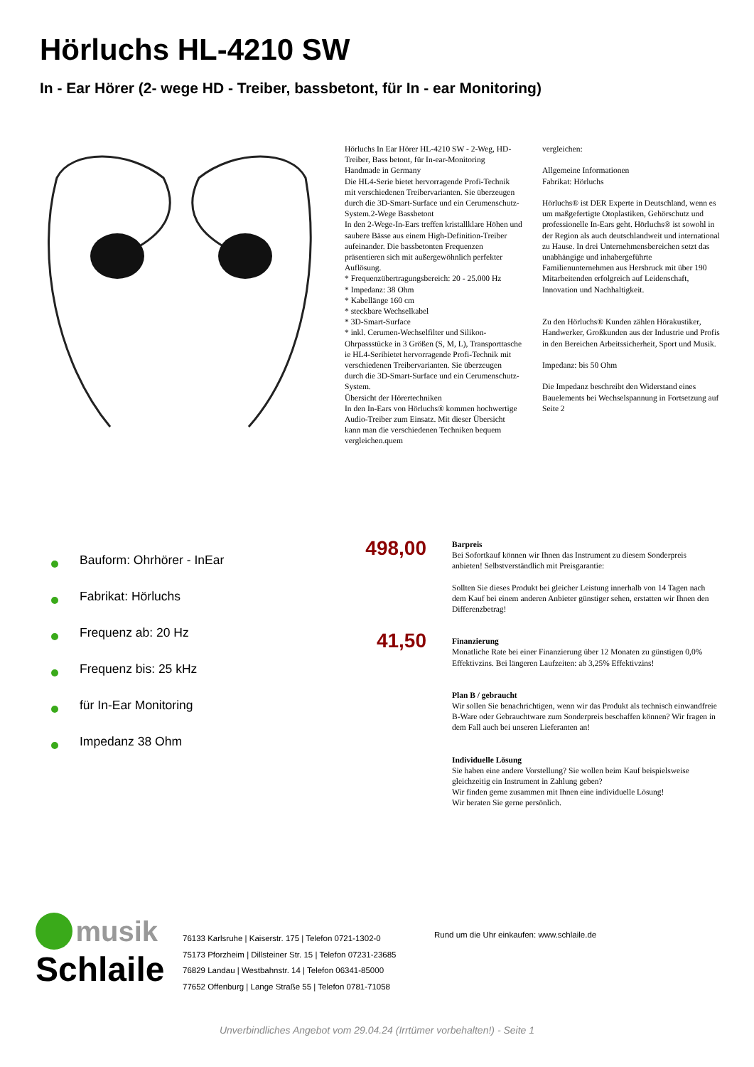Hörluchs HL-4210 SW
In - Ear Hörer (2- wege HD - Treiber, bassbetont, für In - ear Monitoring)
Hörluchs In Ear Hörer HL-4210 SW - 2-Weg, HD-Treiber, Bass betont, für In-ear-Monitoring
Handmade in Germany
Die HL4-Serie bietet hervorragende Profi-Technik mit verschiedenen Treibervarianten. Sie überzeugen durch die 3D-Smart-Surface und ein Cerumenschutz-System.2-Wege Bassbetont
In den 2-Wege-In-Ears treffen kristallklare Höhen und saubere Bässe aus einem High-Definition-Treiber aufeinander. Die bassbetonten Frequenzen präsentieren sich mit außergewöhnlich perfekter Auflösung.
* Frequenzübertragungsbereich: 20 - 25.000 Hz
* Impedanz: 38 Ohm
* Kabellänge 160 cm
* steckbare Wechselkabel
* 3D-Smart-Surface
* inkl. Cerumen-Wechselfilter und Silikon-Ohrpassstücke in 3 Größen (S, M, L), Transporttasche
ie HL4-Seribietet hervorragende Profi-Technik mit verschiedenen Treibervarianten. Sie überzeugen durch die 3D-Smart-Surface und ein Cerumenschutz-System.
Übersicht der Hörertechniken
In den In-Ears von Hörluchs® kommen hochwertige Audio-Treiber zum Einsatz. Mit dieser Übersicht kann man die verschiedenen Techniken bequem vergleichen.quem
vergleichen:
Allgemeine Informationen
Fabrikat: Hörluchs
Hörluchs® ist DER Experte in Deutschland, wenn es um maßgefertigte Otoplastiken, Gehörschutz und professionelle In-Ears geht. Hörluchs® ist sowohl in der Region als auch deutschlandweit und international zu Hause. In drei Unternehmensbereichen setzt das unabhängige und inhabergeführte Familienunternehmen aus Hersbruck mit über 190 Mitarbeitenden erfolgreich auf Leidenschaft, Innovation und Nachhaltigkeit.
Zu den Hörluchs® Kunden zählen Hörakustiker, Handwerker, Großkunden aus der Industrie und Profis in den Bereichen Arbeitssicherheit, Sport und Musik.
Impedanz: bis 50 Ohm
Die Impedanz beschreibt den Widerstand eines Bauelements bei Wechselspannung in Fortsetzung auf Seite 2
Bauform: Ohrhörer - InEar
Fabrikat: Hörluchs
Frequenz ab: 20 Hz
Frequenz bis: 25 kHz
für In-Ear Monitoring
Impedanz 38 Ohm
498,00
41,50
Barpreis
Bei Sofortkauf können wir Ihnen das Instrument zu diesem Sonderpreis anbieten! Selbstverständlich mit Preisgarantie:
Sollten Sie dieses Produkt bei gleicher Leistung innerhalb von 14 Tagen nach dem Kauf bei einem anderen Anbieter günstiger sehen, erstatten wir Ihnen den Differenzbetrag!
Finanzierung
Monatliche Rate bei einer Finanzierung über 12 Monaten zu günstigen 0,0% Effektivzins. Bei längeren Laufzeiten: ab 3,25% Effektivzins!
Plan B / gebraucht
Wir sollen Sie benachrichtigen, wenn wir das Produkt als technisch einwandfreie B-Ware oder Gebrauchtware zum Sonderpreis beschaffen können? Wir fragen in dem Fall auch bei unseren Lieferanten an!
Individuelle Lösung
Sie haben eine andere Vorstellung? Sie wollen beim Kauf beispielsweise gleichzeitig ein Instrument in Zahlung geben?
Wir finden gerne zusammen mit Ihnen eine individuelle Lösung!
Wir beraten Sie gerne persönlich.
musik
Schlaile
76133 Karlsruhe | Kaiserstr. 175 | Telefon 0721-1302-0
75173 Pforzheim | Dillsteiner Str. 15 | Telefon 07231-23685
76829 Landau | Westbahnstr. 14 | Telefon 06341-85000
77652 Offenburg | Lange Straße 55 | Telefon 0781-71058
Rund um die Uhr einkaufen: www.schlaile.de
Unverbindliches Angebot vom 29.04.24 (Irrtümer vorbehalten!) - Seite 1